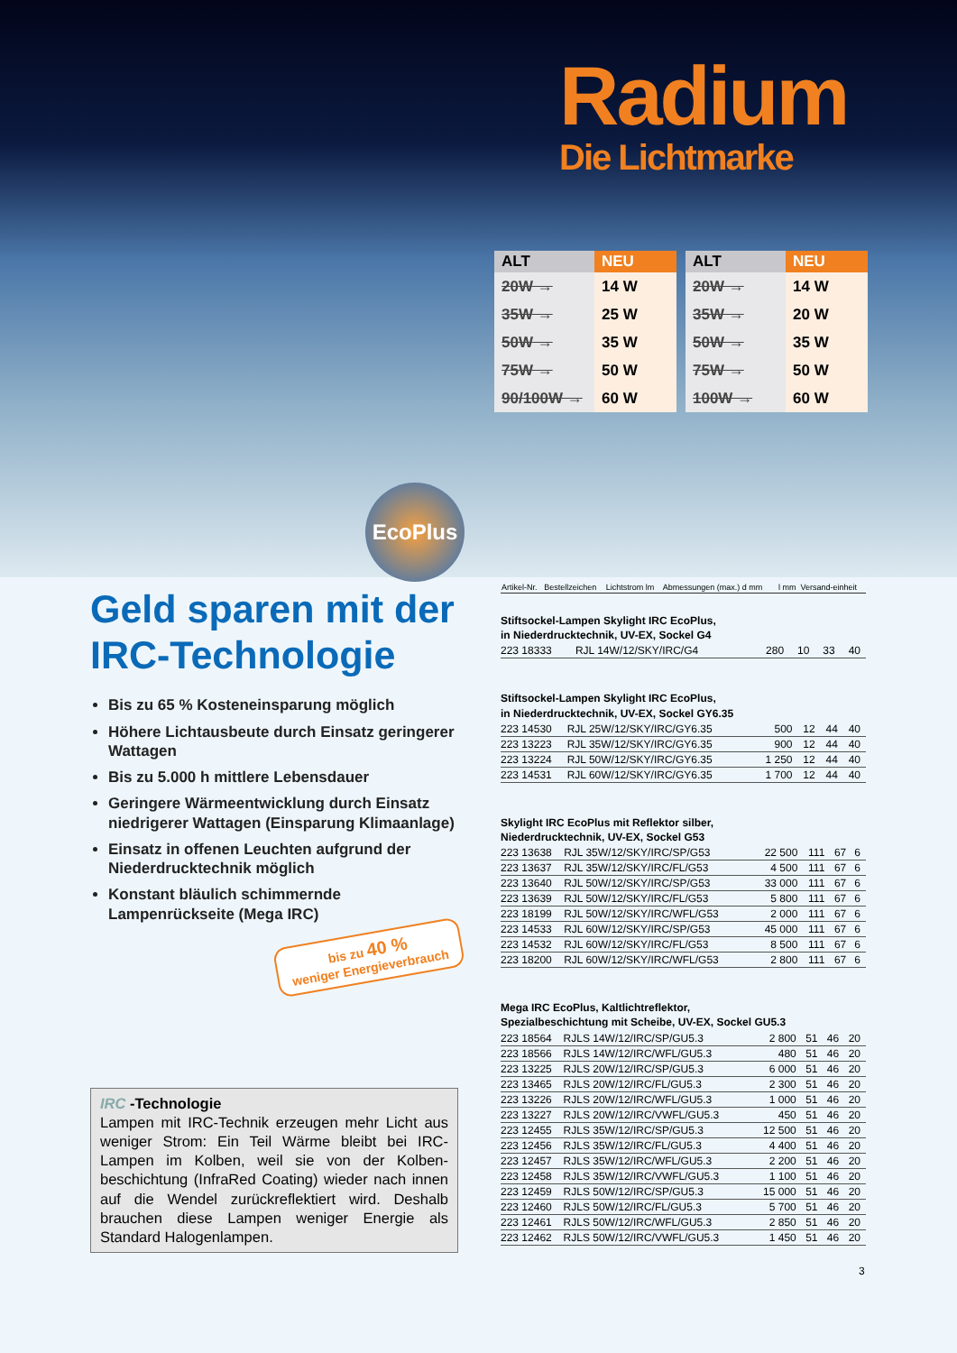Radium
Die Lichtmarke
| ALT | NEU |
| --- | --- |
| 20W → | 14 W |
| 35W → | 25 W |
| 50W → | 35 W |
| 75W → | 50 W |
| 90/100W → | 60 W |
| ALT | NEU |
| --- | --- |
| 20W → | 14 W |
| 35W → | 20 W |
| 50W → | 35 W |
| 75W → | 50 W |
| 100W → | 60 W |
EcoPlus
Geld sparen mit der IRC-Technologie
Bis zu 65 % Kosteneinsparung möglich
Höhere Lichtausbeute durch Einsatz geringerer Wattagen
Bis zu 5.000 h mittlere Lebensdauer
Geringere Wärmeentwicklung durch Einsatz niedrigerer Wattagen (Einsparung Klimaanlage)
Einsatz in offenen Leuchten aufgrund der Niederdrucktechnik möglich
Konstant bläulich schimmernde Lampenrückseite (Mega IRC)
bis zu 40 %
weniger Energieverbrauch
IRC -Technologie
Lampen mit IRC-Technik erzeugen mehr Licht aus weniger Strom: Ein Teil Wärme bleibt bei IRC-Lampen im Kolben, weil sie von der Kolben­beschichtung (InfraRed Coating) wieder nach innen auf die Wendel zurückreflektiert wird. Deshalb brauchen diese Lampen weniger Energie als Standard Halogenlampen.
| Artikel-Nr. | Bestellzeichen | Lichtstrom lm | Abmessungen (max.) d mm | l mm | Versand-einheit |
| --- | --- | --- | --- | --- | --- |
Stiftsockel-Lampen Skylight IRC EcoPlus,
in Niederdrucktechnik, UV-EX, Sockel G4
| 223 18333 | RJL 14W/12/SKY/IRC/G4 | 280 | 10 | 33 | 40 |
Stiftsockel-Lampen Skylight IRC EcoPlus,
in Niederdrucktechnik, UV-EX, Sockel GY6.35
| 223 14530 | RJL 25W/12/SKY/IRC/GY6.35 | 500 | 12 | 44 | 40 |
| 223 13223 | RJL 35W/12/SKY/IRC/GY6.35 | 900 | 12 | 44 | 40 |
| 223 13224 | RJL 50W/12/SKY/IRC/GY6.35 | 1 250 | 12 | 44 | 40 |
| 223 14531 | RJL 60W/12/SKY/IRC/GY6.35 | 1 700 | 12 | 44 | 40 |
Skylight IRC EcoPlus mit Reflektor silber,
Niederdrucktechnik, UV-EX, Sockel G53
| 223 13638 | RJL 35W/12/SKY/IRC/SP/G53 | 22 500 | 111 | 67 | 6 |
| 223 13637 | RJL 35W/12/SKY/IRC/FL/G53 | 4 500 | 111 | 67 | 6 |
| 223 13640 | RJL 50W/12/SKY/IRC/SP/G53 | 33 000 | 111 | 67 | 6 |
| 223 13639 | RJL 50W/12/SKY/IRC/FL/G53 | 5 800 | 111 | 67 | 6 |
| 223 18199 | RJL 50W/12/SKY/IRC/WFL/G53 | 2 000 | 111 | 67 | 6 |
| 223 14533 | RJL 60W/12/SKY/IRC/SP/G53 | 45 000 | 111 | 67 | 6 |
| 223 14532 | RJL 60W/12/SKY/IRC/FL/G53 | 8 500 | 111 | 67 | 6 |
| 223 18200 | RJL 60W/12/SKY/IRC/WFL/G53 | 2 800 | 111 | 67 | 6 |
Mega IRC EcoPlus, Kaltlichtreflektor,
Spezialbeschichtung mit Scheibe, UV-EX, Sockel GU5.3
| 223 18564 | RJLS 14W/12/IRC/SP/GU5.3 | 2 800 | 51 | 46 | 20 |
| 223 18566 | RJLS 14W/12/IRC/WFL/GU5.3 | 480 | 51 | 46 | 20 |
| 223 13225 | RJLS 20W/12/IRC/SP/GU5.3 | 6 000 | 51 | 46 | 20 |
| 223 13465 | RJLS 20W/12/IRC/FL/GU5.3 | 2 300 | 51 | 46 | 20 |
| 223 13226 | RJLS 20W/12/IRC/WFL/GU5.3 | 1 000 | 51 | 46 | 20 |
| 223 13227 | RJLS 20W/12/IRC/VWFL/GU5.3 | 450 | 51 | 46 | 20 |
| 223 12455 | RJLS 35W/12/IRC/SP/GU5.3 | 12 500 | 51 | 46 | 20 |
| 223 12456 | RJLS 35W/12/IRC/FL/GU5.3 | 4 400 | 51 | 46 | 20 |
| 223 12457 | RJLS 35W/12/IRC/WFL/GU5.3 | 2 200 | 51 | 46 | 20 |
| 223 12458 | RJLS 35W/12/IRC/VWFL/GU5.3 | 1 100 | 51 | 46 | 20 |
| 223 12459 | RJLS 50W/12/IRC/SP/GU5.3 | 15 000 | 51 | 46 | 20 |
| 223 12460 | RJLS 50W/12/IRC/FL/GU5.3 | 5 700 | 51 | 46 | 20 |
| 223 12461 | RJLS 50W/12/IRC/WFL/GU5.3 | 2 850 | 51 | 46 | 20 |
| 223 12462 | RJLS 50W/12/IRC/VWFL/GU5.3 | 1 450 | 51 | 46 | 20 |
3